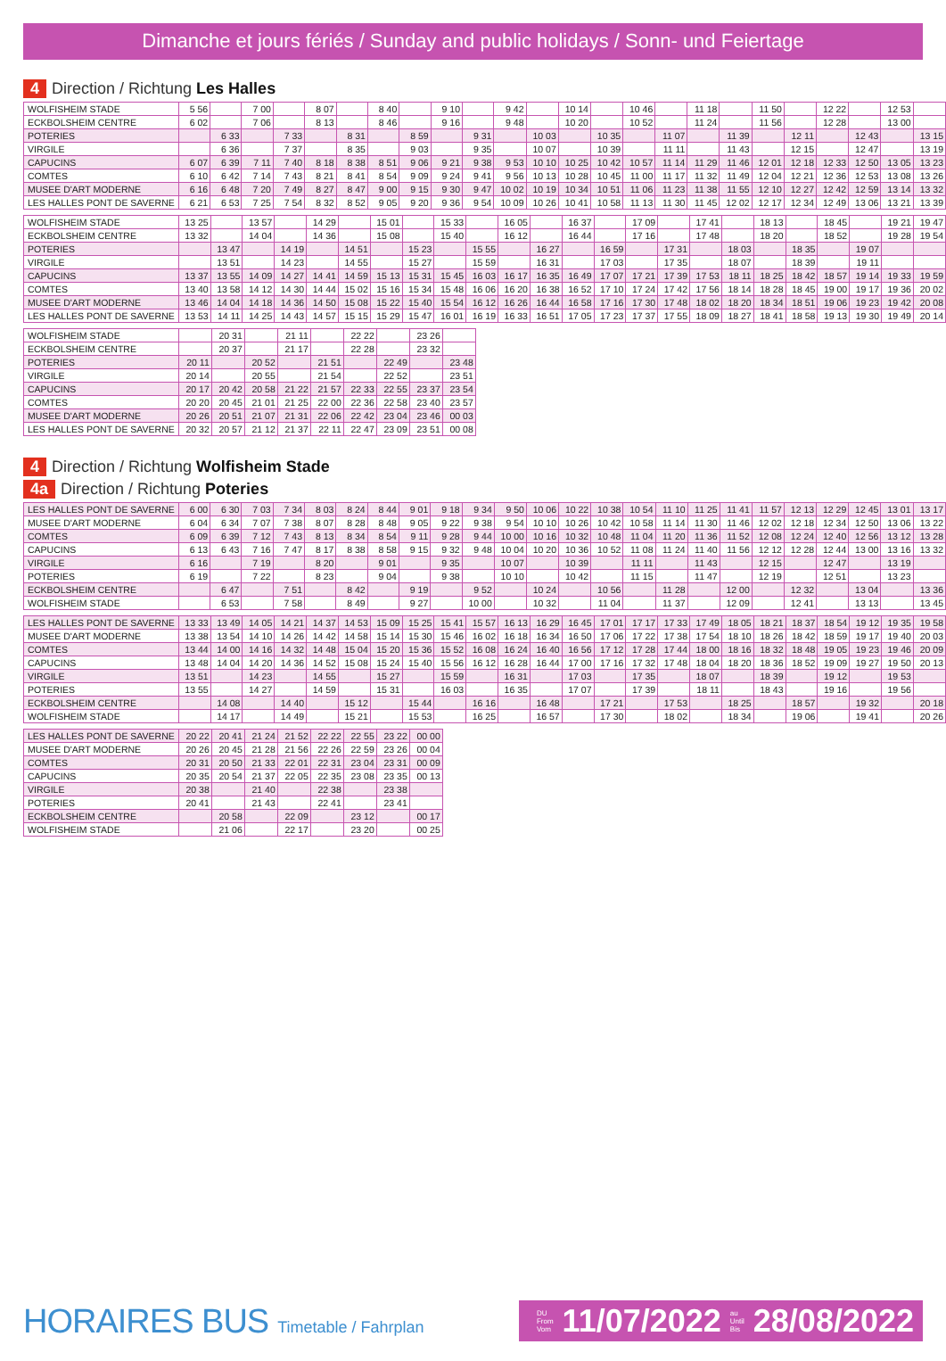Dimanche et jours fériés / Sunday and public holidays / Sonn- und Feiertage
4 Direction / Richtung Les Halles
| WOLFISHEIM STADE | 5 56 | | 7 00 | | 8 07 | | 8 40 | | 9 10 | | 9 42 | | 10 14 | | 10 46 | | 11 18 | | 11 50 | | 12 22 | | 12 53 | |
| ECKBOLSHEIM CENTRE | 6 02 | | 7 06 | | 8 13 | | 8 46 | | 9 16 | | 9 48 | | 10 20 | | 10 52 | | 11 24 | | 11 56 | | 12 28 | | 13 00 | |
| POTERIES | | 6 33 | | 7 33 | | 8 31 | | 8 59 | | 9 31 | | 10 03 | | 10 35 | | 11 07 | | 11 39 | | 12 11 | | 12 43 | | 13 15 |
| VIRGILE | | 6 36 | | 7 37 | | 8 35 | | 9 03 | | 9 35 | | 10 07 | | 10 39 | | 11 11 | | 11 43 | | 12 15 | | 12 47 | | 13 19 |
| CAPUCINS | 6 07 | 6 39 | 7 11 | 7 40 | 8 18 | 8 38 | 8 51 | 9 06 | 9 21 | 9 38 | 9 53 | 10 10 | 10 25 | 10 42 | 10 57 | 11 14 | 11 29 | 11 46 | 12 01 | 12 18 | 12 33 | 12 50 | 13 05 | 13 23 |
| COMTES | 6 10 | 6 42 | 7 14 | 7 43 | 8 21 | 8 41 | 8 54 | 9 09 | 9 24 | 9 41 | 9 56 | 10 13 | 10 28 | 10 45 | 11 00 | 11 17 | 11 32 | 11 49 | 12 04 | 12 21 | 12 36 | 12 53 | 13 08 | 13 26 |
| MUSEE D'ART MODERNE | 6 16 | 6 48 | 7 20 | 7 49 | 8 27 | 8 47 | 9 00 | 9 15 | 9 30 | 9 47 | 10 02 | 10 19 | 10 34 | 10 51 | 11 06 | 11 23 | 11 38 | 11 55 | 12 10 | 12 27 | 12 42 | 12 59 | 13 14 | 13 32 |
| LES HALLES PONT DE SAVERNE | 6 21 | 6 53 | 7 25 | 7 54 | 8 32 | 8 52 | 9 05 | 9 20 | 9 36 | 9 54 | 10 09 | 10 26 | 10 41 | 10 58 | 11 13 | 11 30 | 11 45 | 12 02 | 12 17 | 12 34 | 12 49 | 13 06 | 13 21 | 13 39 |
| WOLFISHEIM STADE | 13 25 | | 13 57 | | 14 29 | | 15 01 | | 15 33 | | 16 05 | | 16 37 | | 17 09 | | 17 41 | | 18 13 | | 18 45 | | 19 21 | 19 47 |
| ECKBOLSHEIM CENTRE | 13 32 | | 14 04 | | 14 36 | | 15 08 | | 15 40 | | 16 12 | | 16 44 | | 17 16 | | 17 48 | | 18 20 | | 18 52 | | 19 28 | 19 54 |
| POTERIES | | 13 47 | | 14 19 | | 14 51 | | 15 23 | | 15 55 | | 16 27 | | 16 59 | | 17 31 | | 18 03 | | 18 35 | | 19 07 | | |
| VIRGILE | | 13 51 | | 14 23 | | 14 55 | | 15 27 | | 15 59 | | 16 31 | | 17 03 | | 17 35 | | 18 07 | | 18 39 | | 19 11 | | |
| CAPUCINS | 13 37 | 13 55 | 14 09 | 14 27 | 14 41 | 14 59 | 15 13 | 15 31 | 15 45 | 16 03 | 16 17 | 16 35 | 16 49 | 17 07 | 17 21 | 17 39 | 17 53 | 18 11 | 18 25 | 18 42 | 18 57 | 19 14 | 19 33 | 19 59 |
| COMTES | 13 40 | 13 58 | 14 12 | 14 30 | 14 44 | 15 02 | 15 16 | 15 34 | 15 48 | 16 06 | 16 20 | 16 38 | 16 52 | 17 10 | 17 24 | 17 42 | 17 56 | 18 14 | 18 28 | 18 45 | 19 00 | 19 17 | 19 36 | 20 02 |
| MUSEE D'ART MODERNE | 13 46 | 14 04 | 14 18 | 14 36 | 14 50 | 15 08 | 15 22 | 15 40 | 15 54 | 16 12 | 16 26 | 16 44 | 16 58 | 17 16 | 17 30 | 17 48 | 18 02 | 18 20 | 18 34 | 18 51 | 19 06 | 19 23 | 19 42 | 20 08 |
| LES HALLES PONT DE SAVERNE | 13 53 | 14 11 | 14 25 | 14 43 | 14 57 | 15 15 | 15 29 | 15 47 | 16 01 | 16 19 | 16 33 | 16 51 | 17 05 | 17 23 | 17 37 | 17 55 | 18 09 | 18 27 | 18 41 | 18 58 | 19 13 | 19 30 | 19 49 | 20 14 |
| WOLFISHEIM STADE | | 20 31 | | 21 11 | | 22 22 | | 23 26 | |
| ECKBOLSHEIM CENTRE | | 20 37 | | 21 17 | | 22 28 | | 23 32 | |
| POTERIES | 20 11 | | 20 52 | | 21 51 | | 22 49 | | 23 48 |
| VIRGILE | 20 14 | | 20 55 | | 21 54 | | 22 52 | | 23 51 |
| CAPUCINS | 20 17 | 20 42 | 20 58 | 21 22 | 21 57 | 22 33 | 22 55 | 23 37 | 23 54 |
| COMTES | 20 20 | 20 45 | 21 01 | 21 25 | 22 00 | 22 36 | 22 58 | 23 40 | 23 57 |
| MUSEE D'ART MODERNE | 20 26 | 20 51 | 21 07 | 21 31 | 22 06 | 22 42 | 23 04 | 23 46 | 00 03 |
| LES HALLES PONT DE SAVERNE | 20 32 | 20 57 | 21 12 | 21 37 | 22 11 | 22 47 | 23 09 | 23 51 | 00 08 |
4 Direction / Richtung Wolfisheim Stade
4a Direction / Richtung Poteries
| LES HALLES PONT DE SAVERNE | 6 00 | 6 30 | 7 03 | 7 34 | 8 03 | 8 24 | 8 44 | 9 01 | 9 18 | 9 34 | 9 50 | 10 06 | 10 22 | 10 38 | 10 54 | 11 10 | 11 25 | 11 41 | 11 57 | 12 13 | 12 29 | 12 45 | 13 01 | 13 17 |
| MUSEE D'ART MODERNE | 6 04 | 6 34 | 7 07 | 7 38 | 8 07 | 8 28 | 8 48 | 9 05 | 9 22 | 9 38 | 9 54 | 10 10 | 10 26 | 10 42 | 10 58 | 11 14 | 11 30 | 11 46 | 12 02 | 12 18 | 12 34 | 12 50 | 13 06 | 13 22 |
| COMTES | 6 09 | 6 39 | 7 12 | 7 43 | 8 13 | 8 34 | 8 54 | 9 11 | 9 28 | 9 44 | 10 00 | 10 16 | 10 32 | 10 48 | 11 04 | 11 20 | 11 36 | 11 52 | 12 08 | 12 24 | 12 40 | 12 56 | 13 12 | 13 28 |
| CAPUCINS | 6 13 | 6 43 | 7 16 | 7 47 | 8 17 | 8 38 | 8 58 | 9 15 | 9 32 | 9 48 | 10 04 | 10 20 | 10 36 | 10 52 | 11 08 | 11 24 | 11 40 | 11 56 | 12 12 | 12 28 | 12 44 | 13 00 | 13 16 | 13 32 |
| VIRGILE | 6 16 | | 7 19 | | 8 20 | | 9 01 | | 9 35 | | 10 07 | | 10 39 | | 11 11 | | 11 43 | | 12 15 | | 12 47 | | 13 19 | |
| POTERIES | 6 19 | | 7 22 | | 8 23 | | 9 04 | | 9 38 | | 10 10 | | 10 42 | | 11 15 | | 11 47 | | 12 19 | | 12 51 | | 13 23 | |
| ECKBOLSHEIM CENTRE | | 6 47 | | 7 51 | | 8 42 | | 9 19 | | 9 52 | | 10 24 | | 10 56 | | 11 28 | | 12 00 | | 12 32 | | 13 04 | | 13 36 |
| WOLFISHEIM STADE | | 6 53 | | 7 58 | | 8 49 | | 9 27 | | 10 00 | | 10 32 | | 11 04 | | 11 37 | | 12 09 | | 12 41 | | 13 13 | | 13 45 |
| LES HALLES PONT DE SAVERNE | 13 33 | 13 49 | 14 05 | 14 21 | 14 37 | 14 53 | 15 09 | 15 25 | 15 41 | 15 57 | 16 13 | 16 29 | 16 45 | 17 01 | 17 17 | 17 33 | 17 49 | 18 05 | 18 21 | 18 37 | 18 54 | 19 12 | 19 35 | 19 58 |
| MUSEE D'ART MODERNE | 13 38 | 13 54 | 14 10 | 14 26 | 14 42 | 14 58 | 15 14 | 15 30 | 15 46 | 16 02 | 16 18 | 16 34 | 16 50 | 17 06 | 17 22 | 17 38 | 17 54 | 18 10 | 18 26 | 18 42 | 18 59 | 19 17 | 19 40 | 20 03 |
| COMTES | 13 44 | 14 00 | 14 16 | 14 32 | 14 48 | 15 04 | 15 20 | 15 36 | 15 52 | 16 08 | 16 24 | 16 40 | 16 56 | 17 12 | 17 28 | 17 44 | 18 00 | 18 16 | 18 32 | 18 48 | 19 05 | 19 23 | 19 46 | 20 09 |
| CAPUCINS | 13 48 | 14 04 | 14 20 | 14 36 | 14 52 | 15 08 | 15 24 | 15 40 | 15 56 | 16 12 | 16 28 | 16 44 | 17 00 | 17 16 | 17 32 | 17 48 | 18 04 | 18 20 | 18 36 | 18 52 | 19 09 | 19 27 | 19 50 | 20 13 |
| VIRGILE | 13 51 | | 14 23 | | 14 55 | | 15 27 | | 15 59 | | 16 31 | | 17 03 | | 17 35 | | 18 07 | | 18 39 | | 19 12 | | 19 53 | |
| POTERIES | 13 55 | | 14 27 | | 14 59 | | 15 31 | | 16 03 | | 16 35 | | 17 07 | | 17 39 | | 18 11 | | 18 43 | | 19 16 | | 19 56 | |
| ECKBOLSHEIM CENTRE | | 14 08 | | 14 40 | | 15 12 | | 15 44 | | 16 16 | | 16 48 | | 17 21 | | 17 53 | | 18 25 | | 18 57 | | 19 32 | | 20 18 |
| WOLFISHEIM STADE | | 14 17 | | 14 49 | | 15 21 | | 15 53 | | 16 25 | | 16 57 | | 17 30 | | 18 02 | | 18 34 | | 19 06 | | 19 41 | | 20 26 |
| LES HALLES PONT DE SAVERNE | 20 22 | 20 41 | 21 24 | 21 52 | 22 22 | 22 55 | 23 22 | 00 00 |
| MUSEE D'ART MODERNE | 20 26 | 20 45 | 21 28 | 21 56 | 22 26 | 22 59 | 23 26 | 00 04 |
| COMTES | 20 31 | 20 50 | 21 33 | 22 01 | 22 31 | 23 04 | 23 31 | 00 09 |
| CAPUCINS | 20 35 | 20 54 | 21 37 | 22 05 | 22 35 | 23 08 | 23 35 | 00 13 |
| VIRGILE | 20 38 | | 21 40 | | 22 38 | | 23 38 | |
| POTERIES | 20 41 | | 21 43 | | 22 41 | | 23 41 | |
| ECKBOLSHEIM CENTRE | | 20 58 | | 22 09 | | 23 12 | | 00 17 |
| WOLFISHEIM STADE | | 21 06 | | 22 17 | | 23 20 | | 00 25 |
HORAIRES BUS Timetable / Fahrplan
DU
From
Vom 11/07/2022 au
Until
Bis 28/08/2022